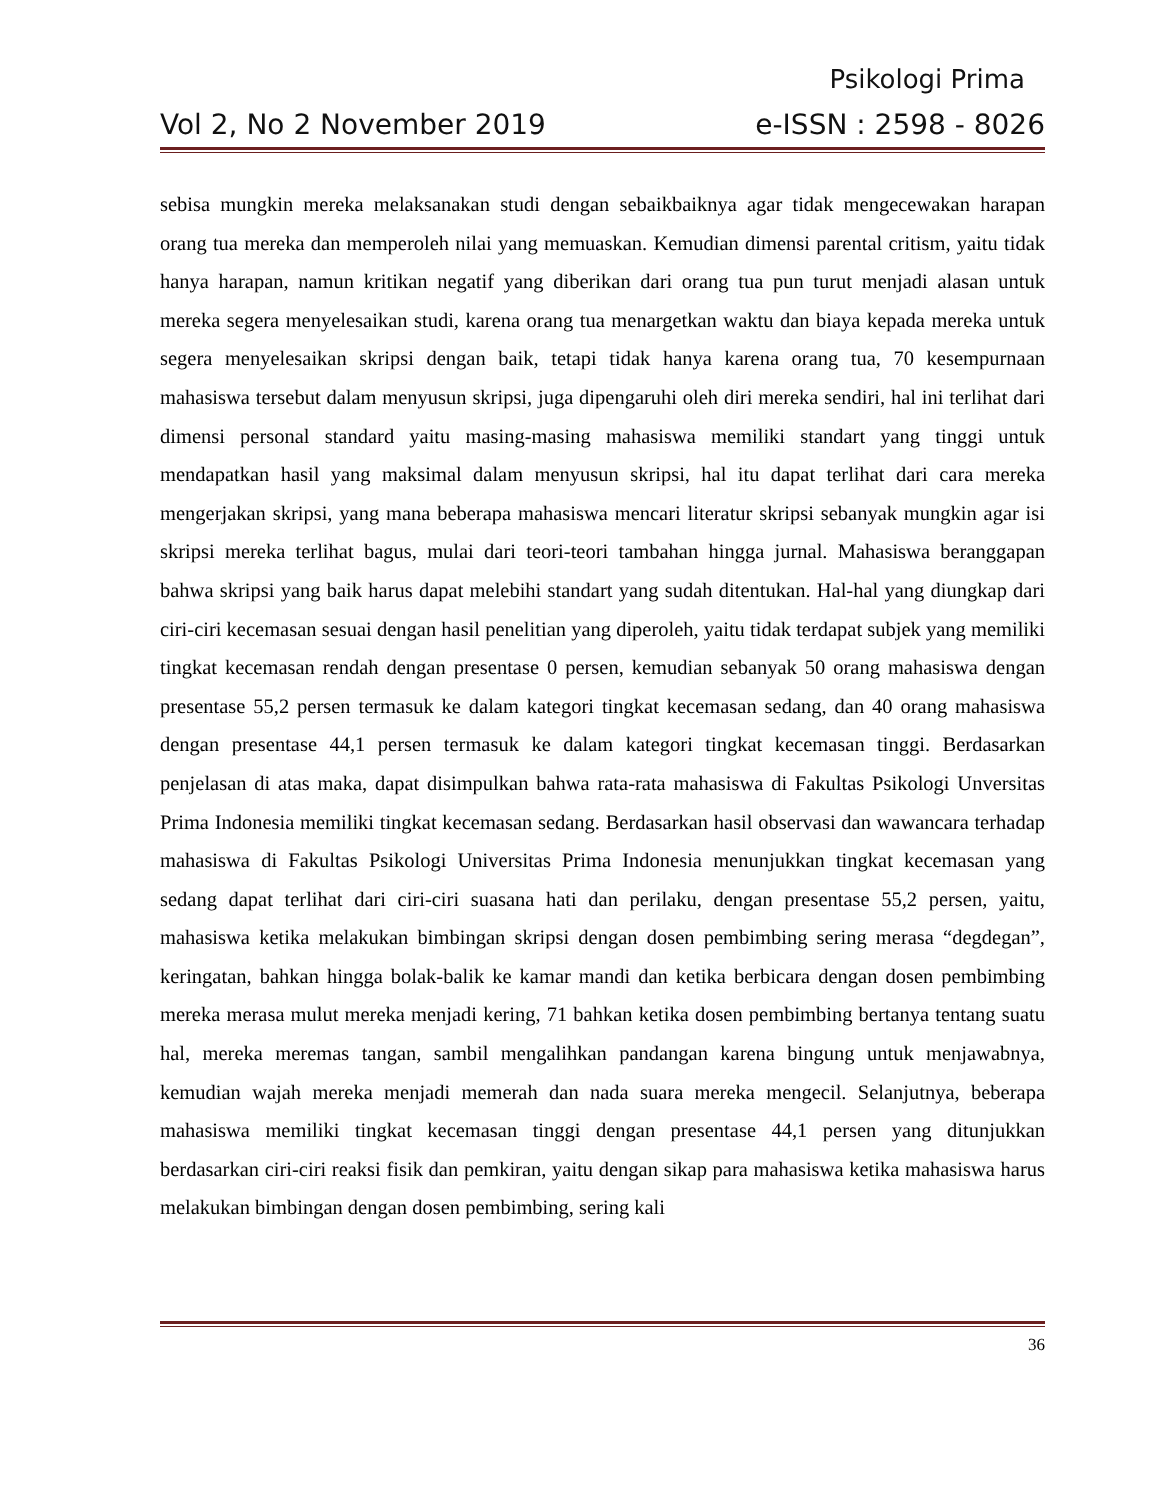Psikologi Prima
Vol 2, No 2 November 2019 e-ISSN : 2598 - 8026
sebisa mungkin mereka melaksanakan studi dengan sebaikbaiknya agar tidak mengecewakan harapan orang tua mereka dan memperoleh nilai yang memuaskan. Kemudian dimensi parental critism, yaitu tidak hanya harapan, namun kritikan negatif yang diberikan dari orang tua pun turut menjadi alasan untuk mereka segera menyelesaikan studi, karena orang tua menargetkan waktu dan biaya kepada mereka untuk segera menyelesaikan skripsi dengan baik, tetapi tidak hanya karena orang tua, 70 kesempurnaan mahasiswa tersebut dalam menyusun skripsi, juga dipengaruhi oleh diri mereka sendiri, hal ini terlihat dari dimensi personal standard yaitu masing-masing mahasiswa memiliki standart yang tinggi untuk mendapatkan hasil yang maksimal dalam menyusun skripsi, hal itu dapat terlihat dari cara mereka mengerjakan skripsi, yang mana beberapa mahasiswa mencari literatur skripsi sebanyak mungkin agar isi skripsi mereka terlihat bagus, mulai dari teori-teori tambahan hingga jurnal. Mahasiswa beranggapan bahwa skripsi yang baik harus dapat melebihi standart yang sudah ditentukan. Hal-hal yang diungkap dari ciri-ciri kecemasan sesuai dengan hasil penelitian yang diperoleh, yaitu tidak terdapat subjek yang memiliki tingkat kecemasan rendah dengan presentase 0 persen, kemudian sebanyak 50 orang mahasiswa dengan presentase 55,2 persen termasuk ke dalam kategori tingkat kecemasan sedang, dan 40 orang mahasiswa dengan presentase 44,1 persen termasuk ke dalam kategori tingkat kecemasan tinggi. Berdasarkan penjelasan di atas maka, dapat disimpulkan bahwa rata-rata mahasiswa di Fakultas Psikologi Unversitas Prima Indonesia memiliki tingkat kecemasan sedang. Berdasarkan hasil observasi dan wawancara terhadap mahasiswa di Fakultas Psikologi Universitas Prima Indonesia menunjukkan tingkat kecemasan yang sedang dapat terlihat dari ciri-ciri suasana hati dan perilaku, dengan presentase 55,2 persen, yaitu, mahasiswa ketika melakukan bimbingan skripsi dengan dosen pembimbing sering merasa “degdegan”, keringatan, bahkan hingga bolak-balik ke kamar mandi dan ketika berbicara dengan dosen pembimbing mereka merasa mulut mereka menjadi kering, 71 bahkan ketika dosen pembimbing bertanya tentang suatu hal, mereka meremas tangan, sambil mengalihkan pandangan karena bingung untuk menjawabnya, kemudian wajah mereka menjadi memerah dan nada suara mereka mengecil. Selanjutnya, beberapa mahasiswa memiliki tingkat kecemasan tinggi dengan presentase 44,1 persen yang ditunjukkan berdasarkan ciri-ciri reaksi fisik dan pemkiran, yaitu dengan sikap para mahasiswa ketika mahasiswa harus melakukan bimbingan dengan dosen pembimbing, sering kali
36